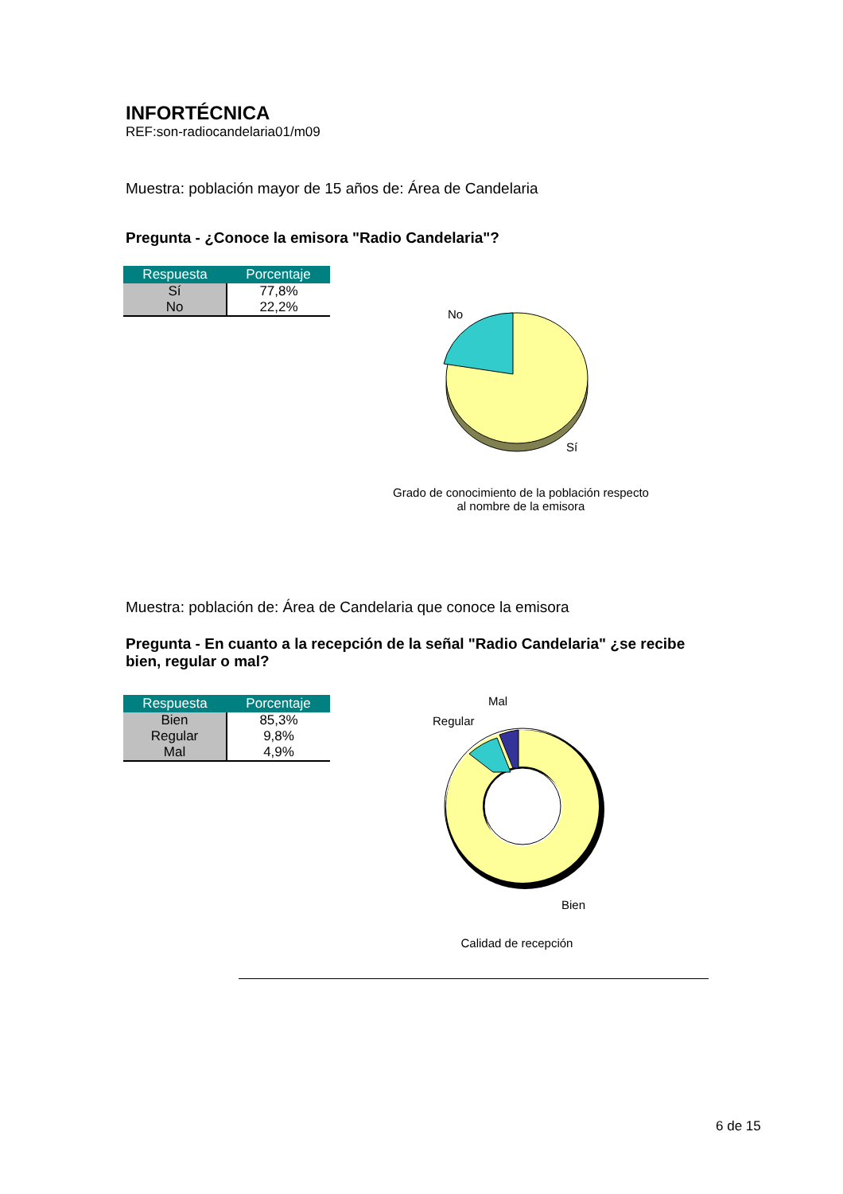INFORTÉCNICA
REF:son-radiocandelaria01/m09
Muestra: población mayor de 15 años de: Área de Candelaria
Pregunta - ¿Conoce la emisora "Radio Candelaria"?
| Respuesta | Porcentaje |
| --- | --- |
| Sí | 77,8% |
| No | 22,2% |
No
Sí
Grado de conocimiento de la población respecto
al nombre de la emisora
Muestra: población de: Área de Candelaria que conoce la emisora
Pregunta - En cuanto a la recepción de la señal "Radio Candelaria" ¿se recibe bien, regular o mal?
| Respuesta | Porcentaje |
| --- | --- |
| Bien | 85,3% |
| Regular | 9,8% |
| Mal | 4,9% |
Mal
Regular
Bien
Calidad de recepción
6 de 15